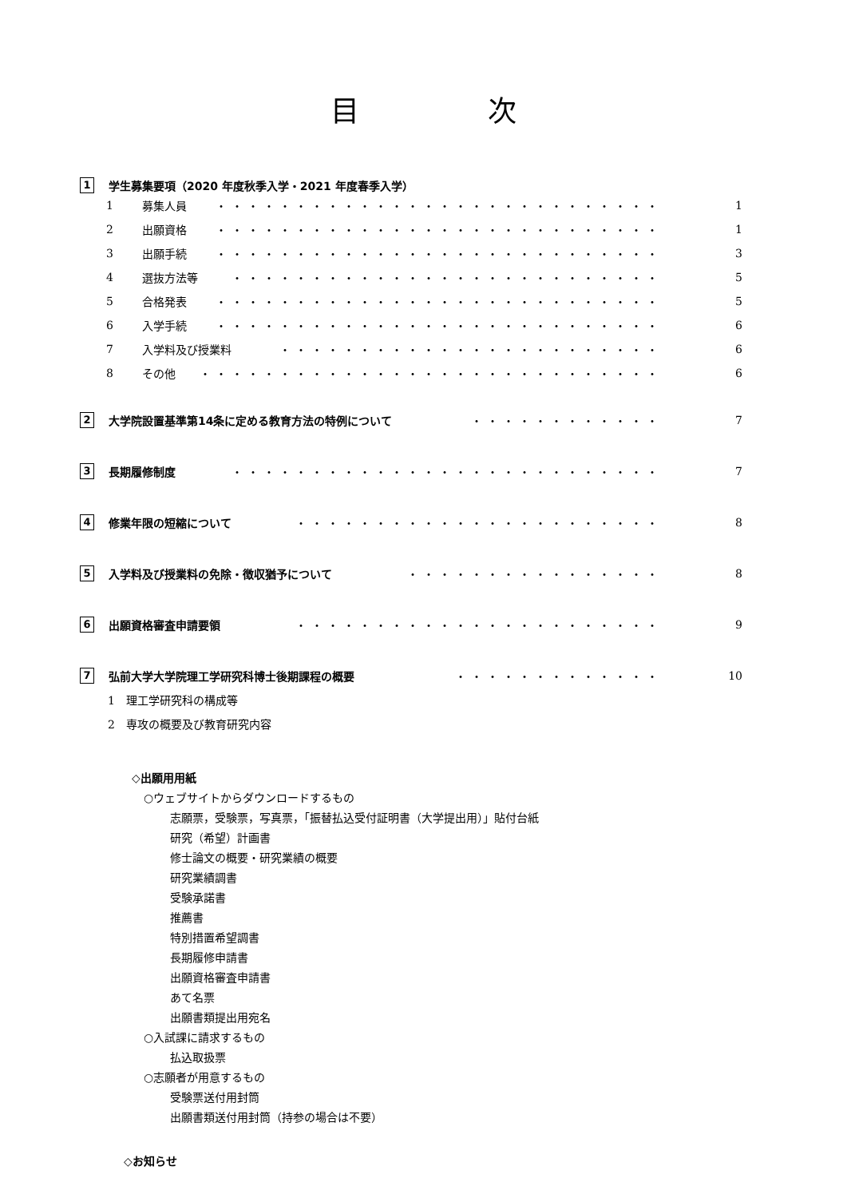目 次
1 学生募集要項（2020 年度秋季入学・2021 年度春季入学）
1 募集人員 ・・・・・・・・・・・・・・・・・・・・・・・・・・・・ 1
2 出願資格 ・・・・・・・・・・・・・・・・・・・・・・・・・・・・ 1
3 出願手続 ・・・・・・・・・・・・・・・・・・・・・・・・・・・・ 3
4 選抜方法等 ・・・・・・・・・・・・・・・・・・・・・・・・・・・ 5
5 合格発表 ・・・・・・・・・・・・・・・・・・・・・・・・・・・・ 5
6 入学手続 ・・・・・・・・・・・・・・・・・・・・・・・・・・・・ 6
7 入学料及び授業料 ・・・・・・・・・・・・・・・・・・・・・・・・ 6
8 その他 ・・・・・・・・・・・・・・・・・・・・・・・・・・・・・ 6
2 大学院設置基準第14条に定める教育方法の特例について ・・・・・・・・・・・・ 7
3 長期履修制度 ・・・・・・・・・・・・・・・・・・・・・・・・・・・ 7
4 修業年限の短縮について ・・・・・・・・・・・・・・・・・・・・・・・ 8
5 入学料及び授業料の免除・徴収猶予について ・・・・・・・・・・・・・・・・ 8
6 出願資格審査申請要領 ・・・・・・・・・・・・・・・・・・・・・・・ 9
7 弘前大学大学院理工学研究科博士後期課程の概要 ・・・・・・・・・・・・・ 10
1　理工学研究科の構成等
2　専攻の概要及び教育研究内容
◇出願用用紙
○ウェブサイトからダウンロードするもの
志願票，受験票，写真票，「振替払込受付証明書（大学提出用）」貼付台紙
研究（希望）計画書
修士論文の概要・研究業績の概要
研究業績調書
受験承諾書
推薦書
特別措置希望調書
長期履修申請書
出願資格審査申請書
あて名票
出願書類提出用宛名
○入試課に請求するもの
払込取扱票
○志願者が用意するもの
受験票送付用封筒
出願書類送付用封筒（持参の場合は不要）
◇お知らせ